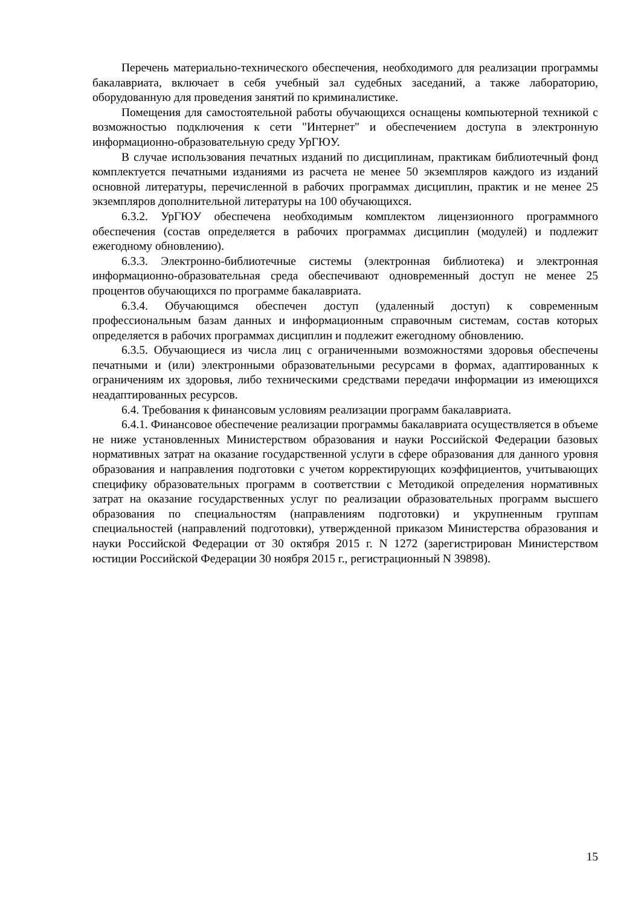Перечень материально-технического обеспечения, необходимого для реализации программы бакалавриата, включает в себя учебный зал судебных заседаний, а также лабораторию, оборудованную для проведения занятий по криминалистике.
Помещения для самостоятельной работы обучающихся оснащены компьютерной техникой с возможностью подключения к сети "Интернет" и обеспечением доступа в электронную информационно-образовательную среду УрГЮУ.
В случае использования печатных изданий по дисциплинам, практикам библиотечный фонд комплектуется печатными изданиями из расчета не менее 50 экземпляров каждого из изданий основной литературы, перечисленной в рабочих программах дисциплин, практик и не менее 25 экземпляров дополнительной литературы на 100 обучающихся.
6.3.2. УрГЮУ обеспечена необходимым комплектом лицензионного программного обеспечения (состав определяется в рабочих программах дисциплин (модулей) и подлежит ежегодному обновлению).
6.3.3. Электронно-библиотечные системы (электронная библиотека) и электронная информационно-образовательная среда обеспечивают одновременный доступ не менее 25 процентов обучающихся по программе бакалавриата.
6.3.4. Обучающимся обеспечен доступ (удаленный доступ) к современным профессиональным базам данных и информационным справочным системам, состав которых определяется в рабочих программах дисциплин и подлежит ежегодному обновлению.
6.3.5. Обучающиеся из числа лиц с ограниченными возможностями здоровья обеспечены печатными и (или) электронными образовательными ресурсами в формах, адаптированных к ограничениям их здоровья, либо техническими средствами передачи информации из имеющихся неадаптированных ресурсов.
6.4. Требования к финансовым условиям реализации программ бакалавриата.
6.4.1. Финансовое обеспечение реализации программы бакалавриата осуществляется в объеме не ниже установленных Министерством образования и науки Российской Федерации базовых нормативных затрат на оказание государственной услуги в сфере образования для данного уровня образования и направления подготовки с учетом корректирующих коэффициентов, учитывающих специфику образовательных программ в соответствии с Методикой определения нормативных затрат на оказание государственных услуг по реализации образовательных программ высшего образования по специальностям (направлениям подготовки) и укрупненным группам специальностей (направлений подготовки), утвержденной приказом Министерства образования и науки Российской Федерации от 30 октября 2015 г. N 1272 (зарегистрирован Министерством юстиции Российской Федерации 30 ноября 2015 г., регистрационный N 39898).
15